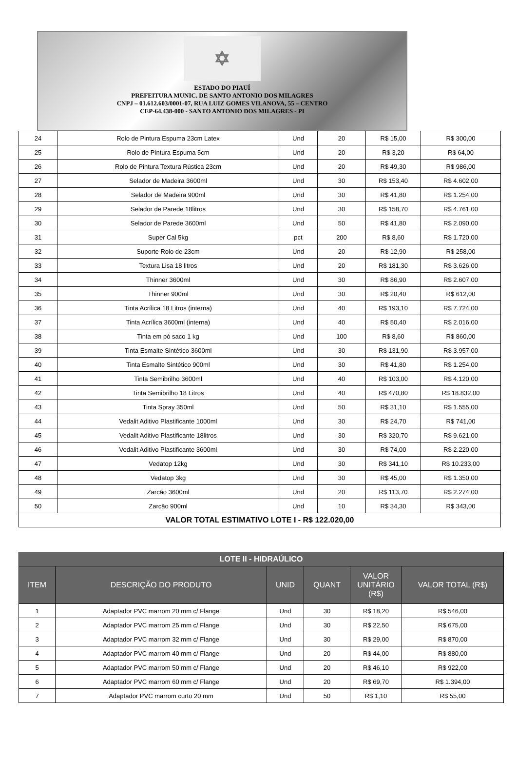✡
ESTADO DO PIAUÍ
PREFEITURA MUNIC. DE SANTO ANTONIO DOS MILAGRES
CNPJ – 01.612.603/0001-07, RUA LUIZ GOMES VILANOVA, 55 – CENTRO
CEP-64.438-000 - SANTO ANTONIO DOS MILAGRES - PI
| 24 | Rolo de Pintura Espuma 23cm Latex | Und | 20 | R$ 15,00 | R$ 300,00 |
| 25 | Rolo de Pintura Espuma 5cm | Und | 20 | R$ 3,20 | R$ 64,00 |
| 26 | Rolo de Pintura Textura Rústica 23cm | Und | 20 | R$ 49,30 | R$ 986,00 |
| 27 | Selador de Madeira 3600ml | Und | 30 | R$ 153,40 | R$ 4.602,00 |
| 28 | Selador de Madeira 900ml | Und | 30 | R$ 41,80 | R$ 1.254,00 |
| 29 | Selador de Parede 18litros | Und | 30 | R$ 158,70 | R$ 4.761,00 |
| 30 | Selador de Parede 3600ml | Und | 50 | R$ 41,80 | R$ 2.090,00 |
| 31 | Super Cal 5kg | pct | 200 | R$ 8,60 | R$ 1.720,00 |
| 32 | Suporte Rolo de 23cm | Und | 20 | R$ 12,90 | R$ 258,00 |
| 33 | Textura Lisa 18 litros | Und | 20 | R$ 181,30 | R$ 3.626,00 |
| 34 | Thinner 3600ml | Und | 30 | R$ 86,90 | R$ 2.607,00 |
| 35 | Thinner 900ml | Und | 30 | R$ 20,40 | R$ 612,00 |
| 36 | Tinta Acrílica 18 Litros (interna) | Und | 40 | R$ 193,10 | R$ 7.724,00 |
| 37 | Tinta Acrílica 3600ml (interna) | Und | 40 | R$ 50,40 | R$ 2.016,00 |
| 38 | Tinta em pó saco 1 kg | Und | 100 | R$ 8,60 | R$ 860,00 |
| 39 | Tinta Esmalte Sintético 3600ml | Und | 30 | R$ 131,90 | R$ 3.957,00 |
| 40 | Tinta Esmalte Sintético 900ml | Und | 30 | R$ 41,80 | R$ 1.254,00 |
| 41 | Tinta Semibrilho 3600ml | Und | 40 | R$ 103,00 | R$ 4.120,00 |
| 42 | Tinta Semibrilho 18 Litros | Und | 40 | R$ 470,80 | R$ 18.832,00 |
| 43 | Tinta Spray 350ml | Und | 50 | R$ 31,10 | R$ 1.555,00 |
| 44 | Vedalit Aditivo Plastificante 1000ml | Und | 30 | R$ 24,70 | R$ 741,00 |
| 45 | Vedalit Aditivo Plastificante 18litros | Und | 30 | R$ 320,70 | R$ 9.621,00 |
| 46 | Vedalit Aditivo Plastificante 3600ml | Und | 30 | R$ 74,00 | R$ 2.220,00 |
| 47 | Vedatop 12kg | Und | 30 | R$ 341,10 | R$ 10.233,00 |
| 48 | Vedatop 3kg | Und | 30 | R$ 45,00 | R$ 1.350,00 |
| 49 | Zarcão 3600ml | Und | 20 | R$ 113,70 | R$ 2.274,00 |
| 50 | Zarcão 900ml | Und | 10 | R$ 34,30 | R$ 343,00 |
| VALOR TOTAL ESTIMATIVO LOTE I - R$ 122.020,00 | | | | | |
| LOTE II - HIDRAÚLICO | | | | | |
| --- | --- | --- | --- | --- | --- |
| ITEM | DESCRIÇÃO DO PRODUTO | UNID | QUANT | VALOR UNITÁRIO (R$) | VALOR TOTAL (R$) |
| 1 | Adaptador PVC marrom 20 mm c/ Flange | Und | 30 | R$ 18,20 | R$ 546,00 |
| 2 | Adaptador PVC marrom 25 mm c/ Flange | Und | 30 | R$ 22,50 | R$ 675,00 |
| 3 | Adaptador PVC marrom 32 mm c/ Flange | Und | 30 | R$ 29,00 | R$ 870,00 |
| 4 | Adaptador PVC marrom 40 mm c/ Flange | Und | 20 | R$ 44,00 | R$ 880,00 |
| 5 | Adaptador PVC marrom 50 mm c/ Flange | Und | 20 | R$ 46,10 | R$ 922,00 |
| 6 | Adaptador PVC marrom 60 mm c/ Flange | Und | 20 | R$ 69,70 | R$ 1.394,00 |
| 7 | Adaptador PVC marrom curto 20 mm | Und | 50 | R$ 1,10 | R$ 55,00 |